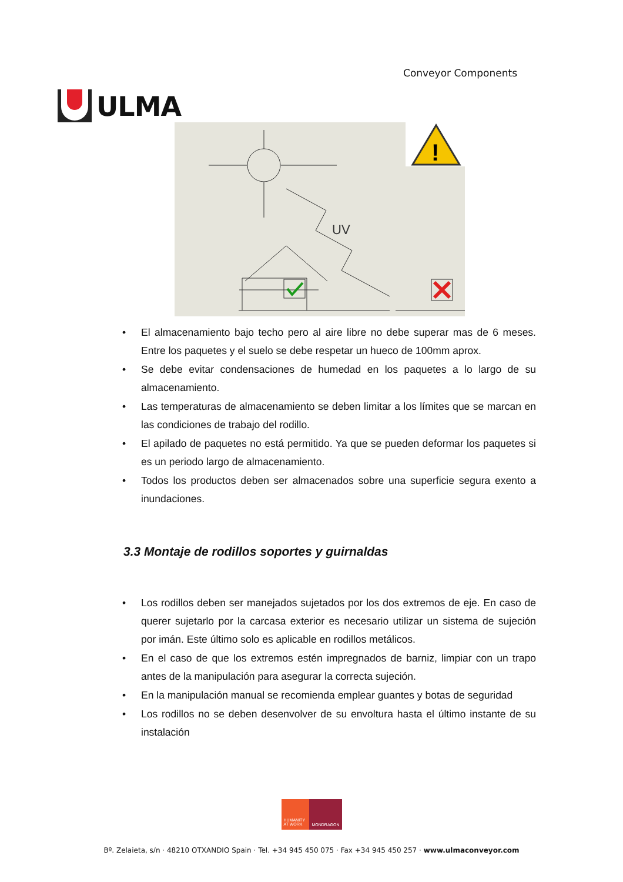ULMA
Conveyor Components
!
UV
• El almacenamiento bajo techo pero al aire libre no debe superar mas de 6 meses. Entre los paquetes y el suelo se debe respetar un hueco de 100mm aprox.
• Se debe evitar condensaciones de humedad en los paquetes a lo largo de su almacenamiento.
• Las temperaturas de almacenamiento se deben limitar a los límites que se marcan en las condiciones de trabajo del rodillo.
• El apilado de paquetes no está permitido. Ya que se pueden deformar los paquetes si es un periodo largo de almacenamiento.
• Todos los productos deben ser almacenados sobre una superficie segura exento a inundaciones.
3.3 Montaje de rodillos soportes y guirnaldas
• Los rodillos deben ser manejados sujetados por los dos extremos de eje. En caso de querer sujetarlo por la carcasa exterior es necesario utilizar un sistema de sujeción por imán. Este último solo es aplicable en rodillos metálicos.
• En el caso de que los extremos estén impregnados de barniz, limpiar con un trapo antes de la manipulación para asegurar la correcta sujeción.
• En la manipulación manual se recomienda emplear guantes y botas de seguridad
• Los rodillos no se deben desenvolver de su envoltura hasta el último instante de su instalación
HUMANITY AT WORK
MONDRAGON
Bº. Zelaieta, s/n · 48210 OTXANDIO Spain · Tel. +34 945 450 075 · Fax +34 945 450 257 · www.ulmaconveyor.com